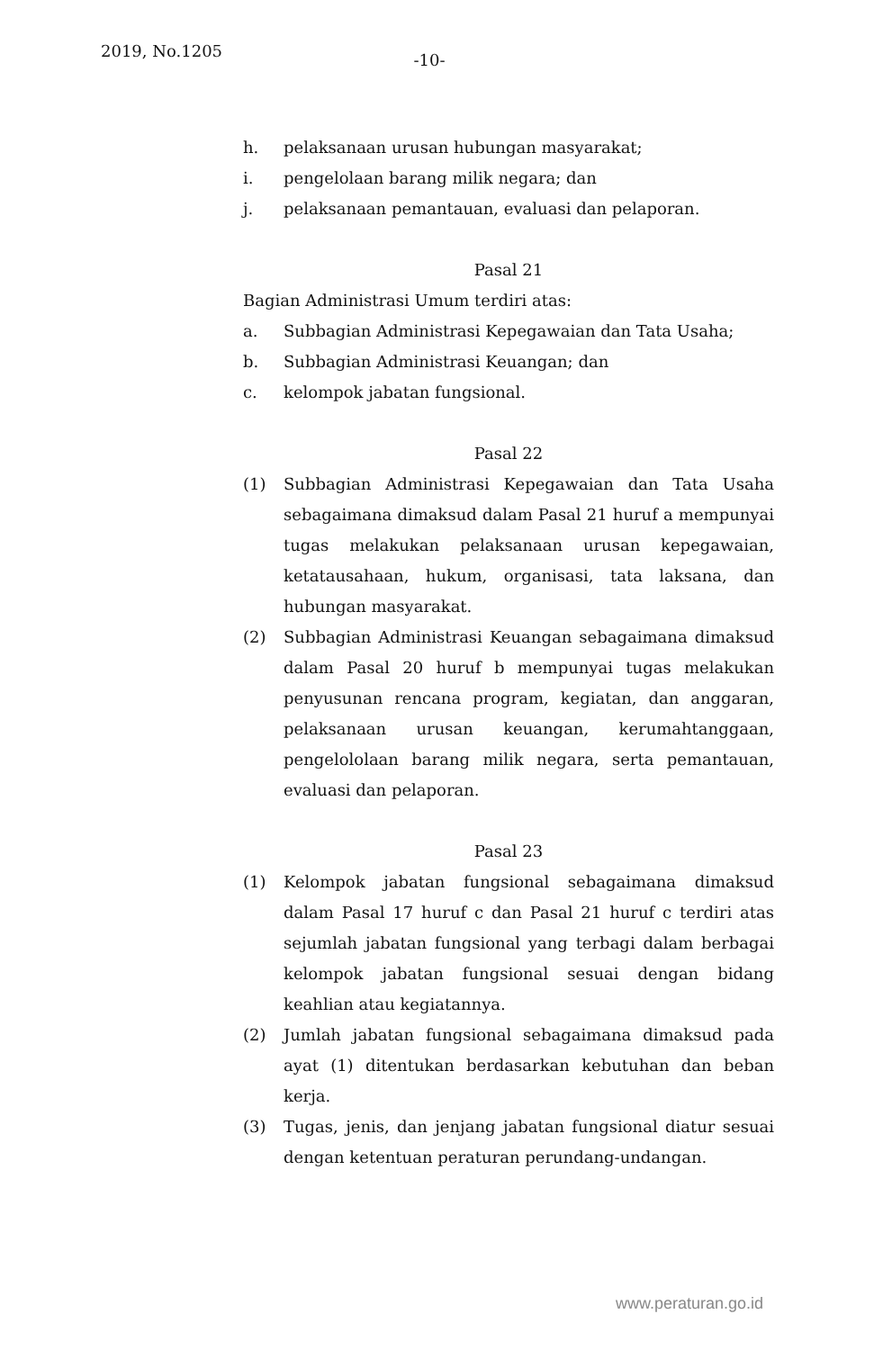2019, No.1205
-10-
h. pelaksanaan urusan hubungan masyarakat;
i. pengelolaan barang milik negara; dan
j. pelaksanaan pemantauan, evaluasi dan pelaporan.
Pasal 21
Bagian Administrasi Umum terdiri atas:
a. Subbagian Administrasi Kepegawaian dan Tata Usaha;
b. Subbagian Administrasi Keuangan; dan
c. kelompok jabatan fungsional.
Pasal 22
(1) Subbagian Administrasi Kepegawaian dan Tata Usaha sebagaimana dimaksud dalam Pasal 21 huruf a mempunyai tugas melakukan pelaksanaan urusan kepegawaian, ketatausahaan, hukum, organisasi, tata laksana, dan hubungan masyarakat.
(2) Subbagian Administrasi Keuangan sebagaimana dimaksud dalam Pasal 20 huruf b mempunyai tugas melakukan penyusunan rencana program, kegiatan, dan anggaran, pelaksanaan urusan keuangan, kerumahtanggaan, pengelololaan barang milik negara, serta pemantauan, evaluasi dan pelaporan.
Pasal 23
(1) Kelompok jabatan fungsional sebagaimana dimaksud dalam Pasal 17 huruf c dan Pasal 21 huruf c terdiri atas sejumlah jabatan fungsional yang terbagi dalam berbagai kelompok jabatan fungsional sesuai dengan bidang keahlian atau kegiatannya.
(2) Jumlah jabatan fungsional sebagaimana dimaksud pada ayat (1) ditentukan berdasarkan kebutuhan dan beban kerja.
(3) Tugas, jenis, dan jenjang jabatan fungsional diatur sesuai dengan ketentuan peraturan perundang-undangan.
www.peraturan.go.id